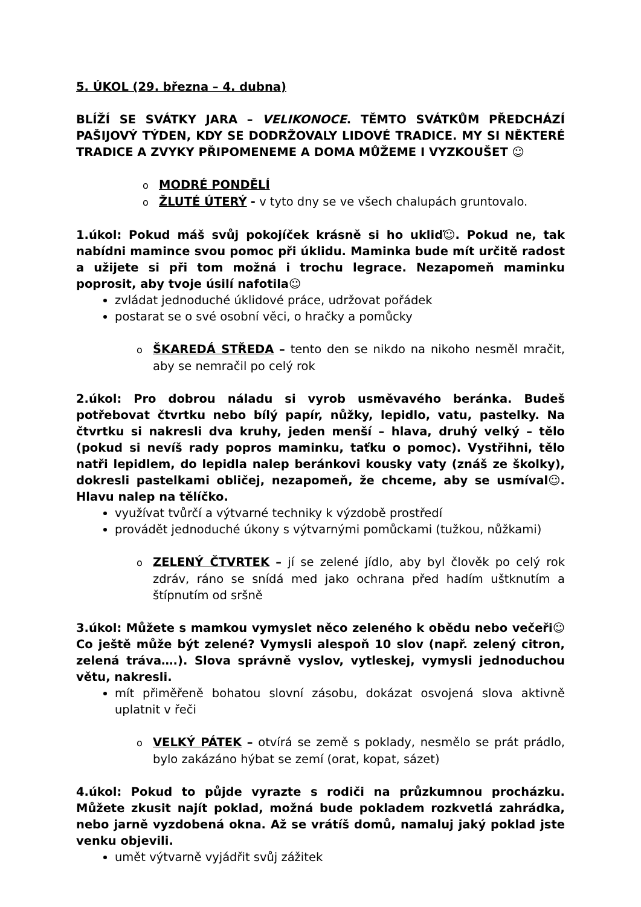5. ÚKOL (29. března – 4. dubna)
BLÍŽÍ SE SVÁTKY JARA – VELIKONOCE. TĚMTO SVÁTKŮM PŘEDCHÁZÍ PAŠIJOVÝ TÝDEN, KDY SE DODRŽOVALY LIDOVÉ TRADICE. MY SI NĚKTERÉ TRADICE A ZVYKY PŘIPOMENEME A DOMA MŮŽEME I VYZKOUŠET ☺
o MODRÉ PONDĚLÍ
o ŽLUTÉ ÚTERÝ - v tyto dny se ve všech chalupách gruntovalo.
1.úkol: Pokud máš svůj pokojíček krásně si ho ukliď☺. Pokud ne, tak nabídni mamince svou pomoc při úklidu. Maminka bude mít určitě radost a užijete si při tom možná i trochu legrace. Nezapomeň maminku poprosit, aby tvoje úsilí nafotila☺
zvládat jednoduché úklidové práce, udržovat pořádek
postarat se o své osobní věci, o hračky a pomůcky
o ŠKAREDÁ STŘEDA – tento den se nikdo na nikoho nesměl mračit, aby se nemračil po celý rok
2.úkol: Pro dobrou náladu si vyrob usměvavého beránka. Budeš potřebovat čtvrtku nebo bílý papír, nůžky, lepidlo, vatu, pastelky. Na čtvrtku si nakresli dva kruhy, jeden menší – hlava, druhý velký – tělo (pokud si nevíš rady popros maminku, taťku o pomoc). Vystřihni, tělo natři lepidlem, do lepidla nalep beránkovi kousky vaty (znáš ze školky), dokresli pastelkami obličej, nezapomeň, že chceme, aby se usmíval☺. Hlavu nalep na tělíčko.
využívat tvůrčí a výtvarné techniky k výzdobě prostředí
provádět jednoduché úkony s výtvarnými pomůckami (tužkou, nůžkami)
o ZELENÝ ČTVRTEK – jí se zelené jídlo, aby byl člověk po celý rok zdráv, ráno se snídá med jako ochrana před hadím uštknutím a štípnutím od sršně
3.úkol: Můžete s mamkou vymyslet něco zeleného k obědu nebo večeři☺ Co ještě může být zelené? Vymysli alespoň 10 slov (např. zelený citron, zelená tráva….). Slova správně vyslov, vytleskej, vymysli jednoduchou větu, nakresli.
mít přiměřeně bohatou slovní zásobu, dokázat osvojená slova aktivně uplatnit v řeči
o VELKÝ PÁTEK – otvírá se země s poklady, nesmělo se prát prádlo, bylo zakázáno hýbat se zemí (orat, kopat, sázet)
4.úkol: Pokud to půjde vyrazte s rodiči na průzkumnou procházku. Můžete zkusit najít poklad, možná bude pokladem rozkvetlá zahrádka, nebo jarně vyzdobená okna. Až se vrátíš domů, namaluj jaký poklad jste venku objevili.
umět výtvarně vyjádřit svůj zážitek